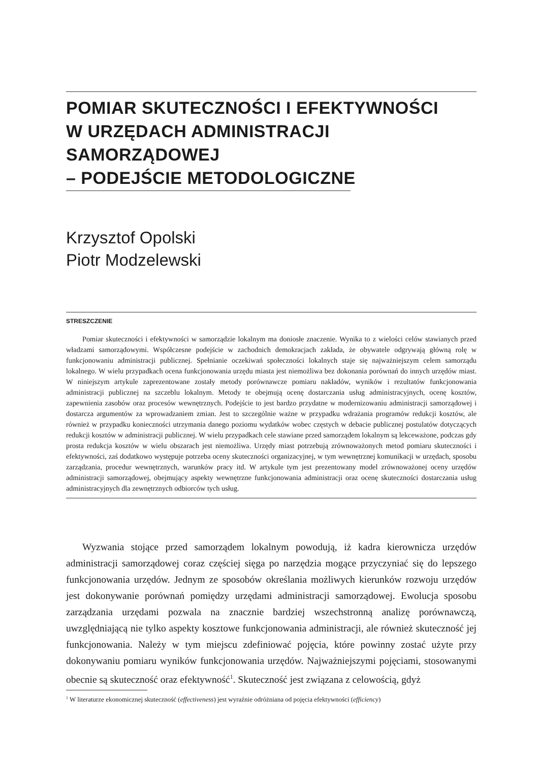POMIAR SKUTECZNOŚCI I EFEKTYWNOŚCI
W URZĘDACH ADMINISTRACJI SAMORZĄDOWEJ
– PODEJŚCIE METODOLOGICZNE
Krzysztof Opolski
Piotr Modzelewski
STRESZCZENIE
Pomiar skuteczności i efektywności w samorządzie lokalnym ma doniosłe znaczenie. Wynika to z wielości celów stawianych przed władzami samorządowymi. Współczesne podejście w zachodnich demokracjach zakłada, że obywatele odgrywają główną rolę w funkcjonowaniu administracji publicznej. Spełnianie oczekiwań społeczności lokalnych staje się najważniejszym celem samorządu lokalnego. W wielu przypadkach ocena funkcjonowania urzędu miasta jest niemożliwa bez dokonania porównań do innych urzędów miast. W niniejszym artykule zaprezentowane zostały metody porównawcze pomiaru nakładów, wyników i rezultatów funkcjonowania administracji publicznej na szczeblu lokalnym. Metody te obejmują ocenę dostarczania usług administracyjnych, ocenę kosztów, zapewnienia zasobów oraz procesów wewnętrznych. Podejście to jest bardzo przydatne w modernizowaniu administracji samorządowej i dostarcza argumentów za wprowadzaniem zmian. Jest to szczególnie ważne w przypadku wdrażania programów redukcji kosztów, ale również w przypadku konieczności utrzymania danego poziomu wydatków wobec częstych w debacie publicznej postulatów dotyczących redukcji kosztów w administracji publicznej. W wielu przypadkach cele stawiane przed samorządem lokalnym są lekceważone, podczas gdy prosta redukcja kosztów w wielu obszarach jest niemożliwa. Urzędy miast potrzebują zrównoważonych metod pomiaru skuteczności i efektywności, zaś dodatkowo występuje potrzeba oceny skuteczności organizacyjnej, w tym wewnętrznej komunikacji w urzędach, sposobu zarządzania, procedur wewnętrznych, warunków pracy itd. W artykule tym jest prezentowany model zrównoważonej oceny urzędów administracji samorządowej, obejmujący aspekty wewnętrzne funkcjonowania administracji oraz ocenę skuteczności dostarczania usług administracyjnych dla zewnętrznych odbiorców tych usług.
Wyzwania stojące przed samorządem lokalnym powodują, iż kadra kierownicza urzędów administracji samorządowej coraz częściej sięga po narzędzia mogące przyczyniać się do lepszego funkcjonowania urzędów. Jednym ze sposobów określania możliwych kierunków rozwoju urzędów jest dokonywanie porównań pomiędzy urzędami administracji samorządowej. Ewolucja sposobu zarządzania urzędami pozwala na znacznie bardziej wszechstronną analizę porównawczą, uwzględniającą nie tylko aspekty kosztowe funkcjonowania administracji, ale również skuteczność jej funkcjonowania. Należy w tym miejscu zdefiniować pojęcia, które powinny zostać użyte przy dokonywaniu pomiaru wyników funkcjonowania urzędów. Najważniejszymi pojęciami, stosowanymi obecnie są skuteczność oraz efektywność<sup>1</sup>. Skuteczność jest związana z celowością, gdyż
<sup>1</sup> W literaturze ekonomicznej skuteczność (effectiveness) jest wyraźnie odróżniana od pojęcia efektywności (efficiency)